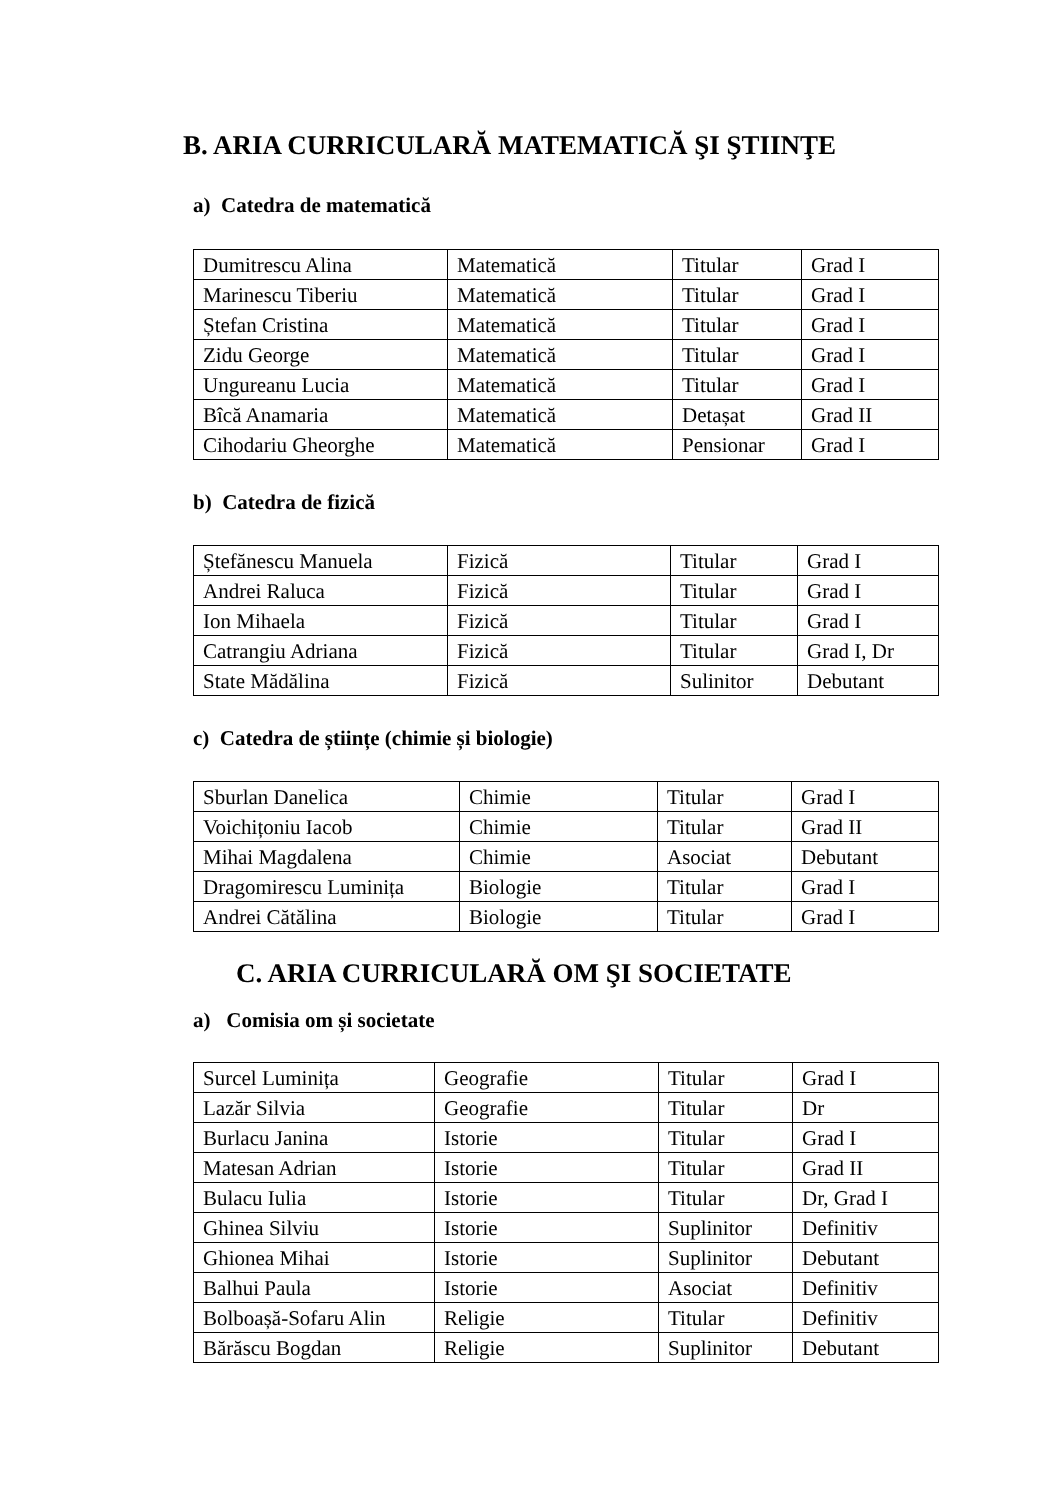B. ARIA CURRICULARĂ MATEMATICĂ ŞI ŞTIINŢE
a) Catedra de matematică
| Dumitrescu Alina | Matematică | Titular | Grad I |
| Marinescu Tiberiu | Matematică | Titular | Grad I |
| Ștefan Cristina | Matematică | Titular | Grad I |
| Zidu George | Matematică | Titular | Grad I |
| Ungureanu Lucia | Matematică | Titular | Grad I |
| Bîcă Anamaria | Matematică | Detașat | Grad II |
| Cihodariu Gheorghe | Matematică | Pensionar | Grad I |
b) Catedra de fizică
| Ștefănescu Manuela | Fizică | Titular | Grad I |
| Andrei Raluca | Fizică | Titular | Grad I |
| Ion Mihaela | Fizică | Titular | Grad I |
| Catrangiu Adriana | Fizică | Titular | Grad I, Dr |
| State Mădălina | Fizică | Sulinitor | Debutant |
c) Catedra de științe (chimie și biologie)
| Sburlan Danelica | Chimie | Titular | Grad I |
| Voichițoniu Iacob | Chimie | Titular | Grad II |
| Mihai Magdalena | Chimie | Asociat | Debutant |
| Dragomirescu Luminița | Biologie | Titular | Grad I |
| Andrei Cătălina | Biologie | Titular | Grad I |
C. ARIA CURRICULARĂ OM ŞI SOCIETATE
a) Comisia om și societate
| Surcel Luminița | Geografie | Titular | Grad I |
| Lazăr Silvia | Geografie | Titular | Dr |
| Burlacu Janina | Istorie | Titular | Grad I |
| Matesan Adrian | Istorie | Titular | Grad II |
| Bulacu Iulia | Istorie | Titular | Dr, Grad I |
| Ghinea Silviu | Istorie | Suplinitor | Definitiv |
| Ghionea Mihai | Istorie | Suplinitor | Debutant |
| Balhui Paula | Istorie | Asociat | Definitiv |
| Bolboașă-Sofaru Alin | Religie | Titular | Definitiv |
| Bărăscu Bogdan | Religie | Suplinitor | Debutant |